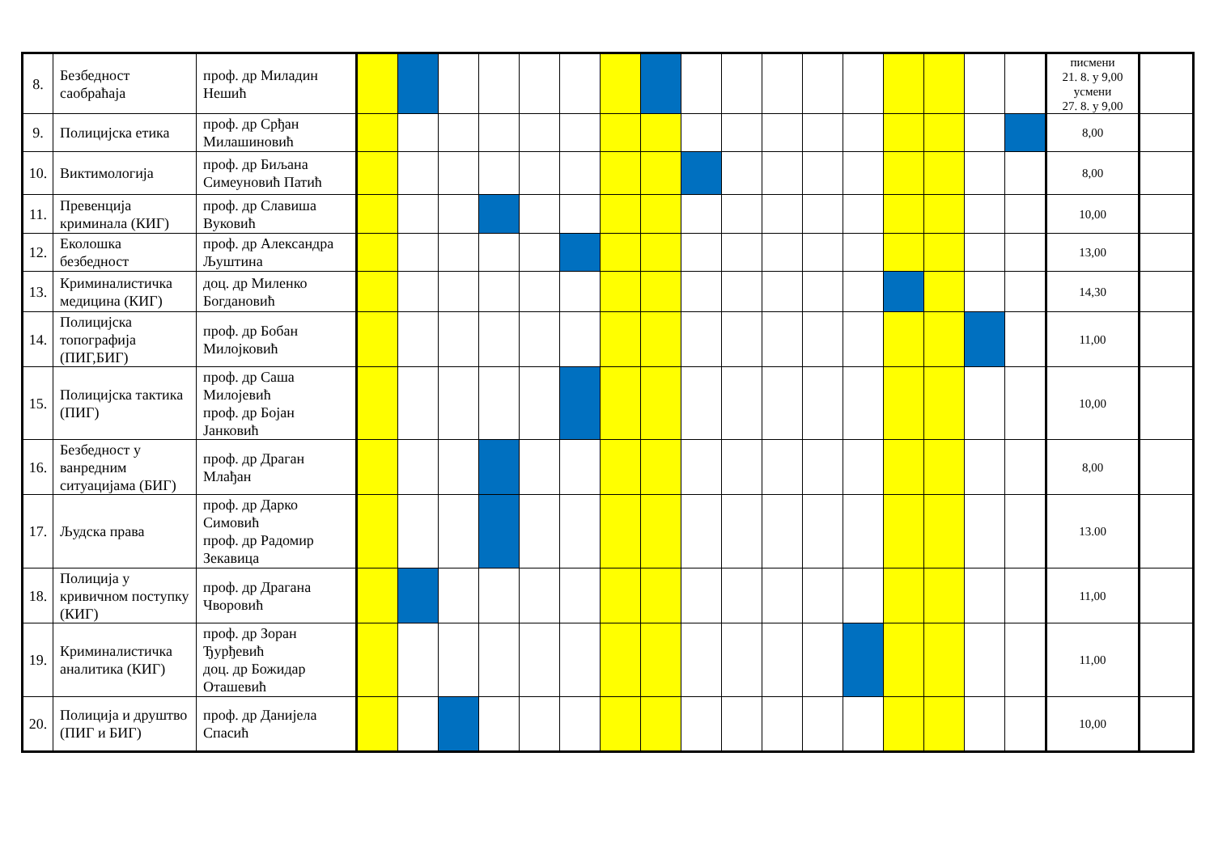| 8. | Безбедност саобраћаја | проф. др Миладин Нешић | | | | | | | | | | | | | | | | | | писмени 21. 8. у 9,00 усмени 27. 8. у 9,00 | |
| 9. | Полицијска етика | проф. др Срђан Милашиновић | | | | | | | | | | | | | | | | | | 8,00 | |
| 10. | Виктимологија | проф. др Биљана Симеуновић Патић | | | | | | | | | | | | | | | | | | 8,00 | |
| 11. | Превенција криминала (КИГ) | проф. др Славиша Вуковић | | | | | | | | | | | | | | | | | | 10,00 | |
| 12. | Еколошка безбедност | проф. др Александра Љуштина | | | | | | | | | | | | | | | | | | 13,00 | |
| 13. | Криминалистичка медицина (КИГ) | доц. др Миленко Богдановић | | | | | | | | | | | | | | | | | | 14,30 | |
| 14. | Полицијска топографија (ПИГ,БИГ) | проф. др Бобан Милојковић | | | | | | | | | | | | | | | | | | 11,00 | |
| 15. | Полицијска тактика (ПИГ) | проф. др Саша Милојевић проф. др Бојан Јанковић | | | | | | | | | | | | | | | | | | 10,00 | |
| 16. | Безбедност у ванредним ситуацијама (БИГ) | проф. др Драган Млађан | | | | | | | | | | | | | | | | | | 8,00 | |
| 17. | Људска права | проф. др Дарко Симовић проф. др Радомир Зекавица | | | | | | | | | | | | | | | | | | 13.00 | |
| 18. | Полиција у кривичном поступку (КИГ) | проф. др Драгана Чворовић | | | | | | | | | | | | | | | | | | 11,00 | |
| 19. | Криминалистичка аналитика (КИГ) | проф. др Зоран Ђурђевић доц. др Божидар Оташевић | | | | | | | | | | | | | | | | | | 11,00 | |
| 20. | Полиција и друштво (ПИГ и БИГ) | проф. др Данијела Спасић | | | | | | | | | | | | | | | | | | 10,00 | |